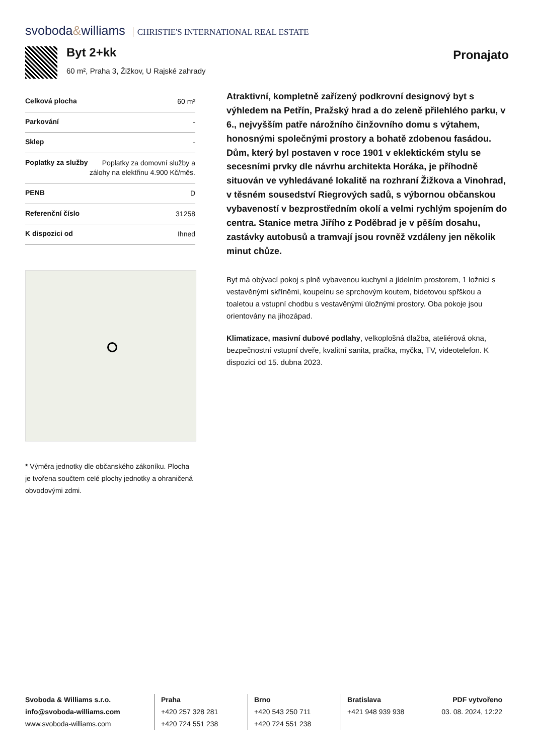svoboda&williams CHRISTIE'S INTERNATIONAL REAL ESTATE
Byt 2+kk
60 m², Praha 3, Žižkov, U Rajské zahrady
Pronajato
| Celková plocha | 60 m² |
| Parkování | - |
| Sklep | - |
| Poplatky za služby | Poplatky za domovní služby a zálohy na elektřinu 4.900 Kč/měs. |
| PENB | D |
| Referenční číslo | 31258 |
| K dispozici od | Ihned |
* Výměra jednotky dle občanského zákoníku. Plocha je tvořena součtem celé plochy jednotky a ohraničená obvodovými zdmi.
Atraktivní, kompletně zařízený podkrovní designový byt s výhledem na Petřín, Pražský hrad a do zeleně přilehlého parku, v 6., nejvyšším patře nárožního činžovního domu s výtahem, honosnými společnými prostory a bohatě zdobenou fasádou. Dům, který byl postaven v roce 1901 v eklektickém stylu se secesními prvky dle návrhu architekta Horáka, je příhodně situován ve vyhledávané lokalitě na rozhraní Žižkova a Vinohrad, v těsném sousedství Riegrových sadů, s výbornou občanskou vybaveností v bezprostředním okolí a velmi rychlým spojením do centra. Stanice metra Jiřího z Poděbrad je v pěším dosahu, zastávky autobusů a tramvají jsou rovněž vzdáleny jen několik minut chůze.
Byt má obývací pokoj s plně vybavenou kuchyní a jídelním prostorem, 1 ložnici s vestavěnými skříněmi, koupelnu se sprchovým koutem, bidetovou spřškou a toaletou a vstupní chodbu s vestavěnými úložnými prostory. Oba pokoje jsou orientovány na jihozápad.
Klimatizace, masivní dubové podlahy, velkoplošná dlažba, ateliérová okna, bezpečnostní vstupní dveře, kvalitní sanita, pračka, myčka, TV, videotelefon. K dispozici od 15. dubna 2023.
Svoboda & Williams s.r.o.
info@svoboda-williams.com
www.svoboda-williams.com
Praha
+420 257 328 281
+420 724 551 238
Brno
+420 543 250 711
+420 724 551 238
Bratislava
+421 948 939 938
PDF vytvořeno
03. 08. 2024, 12:22